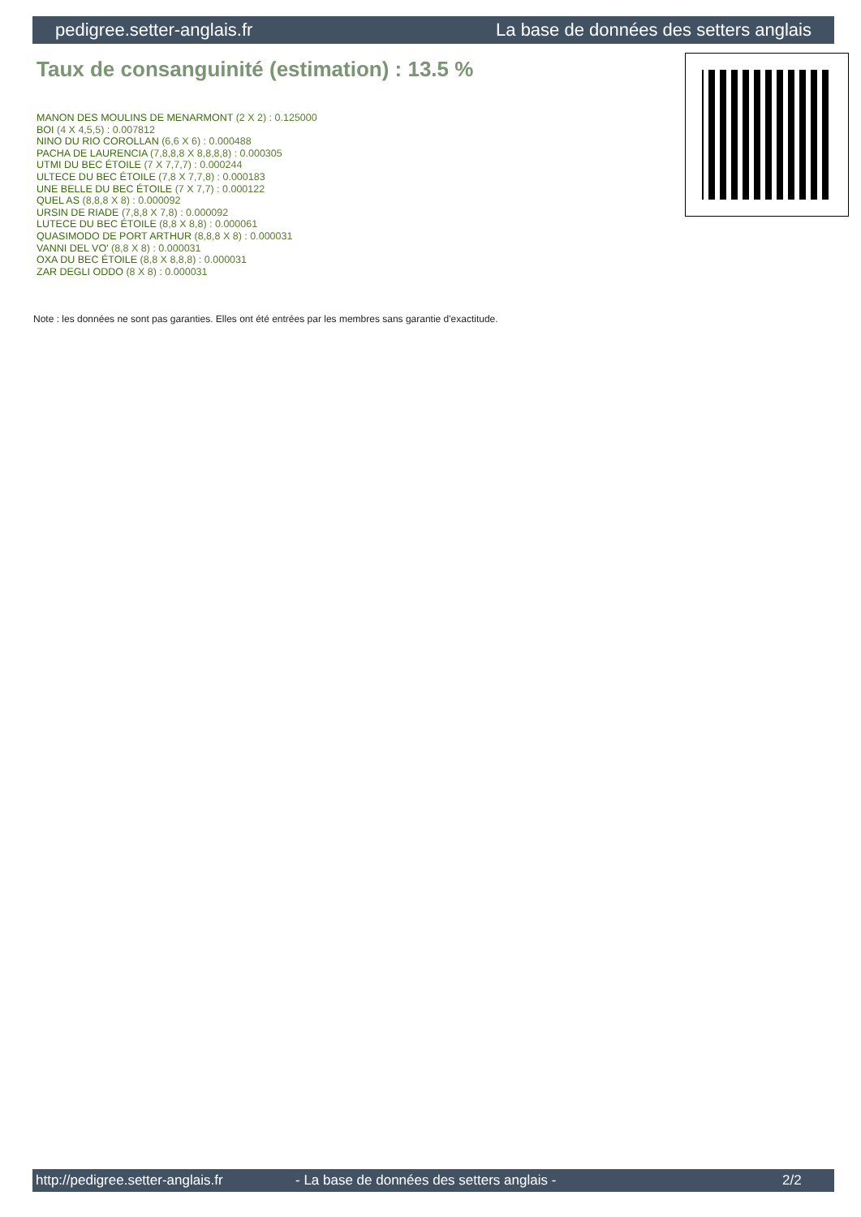pedigree.setter-anglais.fr La base de données des setters anglais
Taux de consanguinité (estimation) : 13.5 %
MANON DES MOULINS DE MENARMONT (2 X 2) : 0.125000
BOI (4 X 4,5,5) : 0.007812
NINO DU RIO COROLLAN (6,6 X 6) : 0.000488
PACHA DE LAURENCIA (7,8,8,8 X 8,8,8,8) : 0.000305
UTMI DU BEC ÉTOILE (7 X 7,7,7) : 0.000244
ULTECE DU BEC ÉTOILE (7,8 X 7,7,8) : 0.000183
UNE BELLE DU BEC ÉTOILE (7 X 7,7) : 0.000122
QUEL AS (8,8,8 X 8) : 0.000092
URSIN DE RIADE (7,8,8 X 7,8) : 0.000092
LUTECE DU BEC ÉTOILE (8,8 X 8,8) : 0.000061
QUASIMODO DE PORT ARTHUR (8,8,8 X 8) : 0.000031
VANNI DEL VO' (8,8 X 8) : 0.000031
OXA DU BEC ÉTOILE (8,8 X 8,8,8) : 0.000031
ZAR DEGLI ODDO (8 X 8) : 0.000031
Note : les données ne sont pas garanties. Elles ont été entrées par les membres sans garantie d'exactitude.
http://pedigree.setter-anglais.fr - La base de données des setters anglais - 2/2